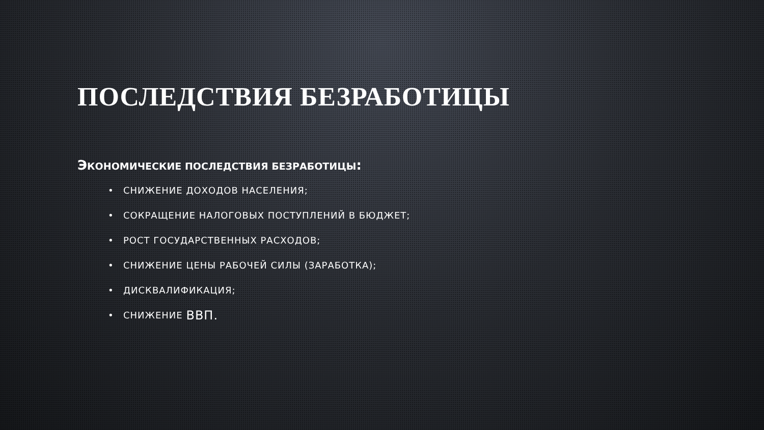ПОСЛЕДСТВИЯ БЕЗРАБОТИЦЫ
ЭКОНОМИЧЕСКИЕ ПОСЛЕДСТВИЯ БЕЗРАБОТИЦЫ:
• СНИЖЕНИЕ ДОХОДОВ НАСЕЛЕНИЯ;
• СОКРАЩЕНИЕ НАЛОГОВЫХ ПОСТУПЛЕНИЙ В БЮДЖЕТ;
• РОСТ ГОСУДАРСТВЕННЫХ РАСХОДОВ;
• СНИЖЕНИЕ ЦЕНЫ РАБОЧЕЙ СИЛЫ (ЗАРАБОТКА);
• ДИСКВАЛИФИКАЦИЯ;
• СНИЖЕНИЕ ВВП.